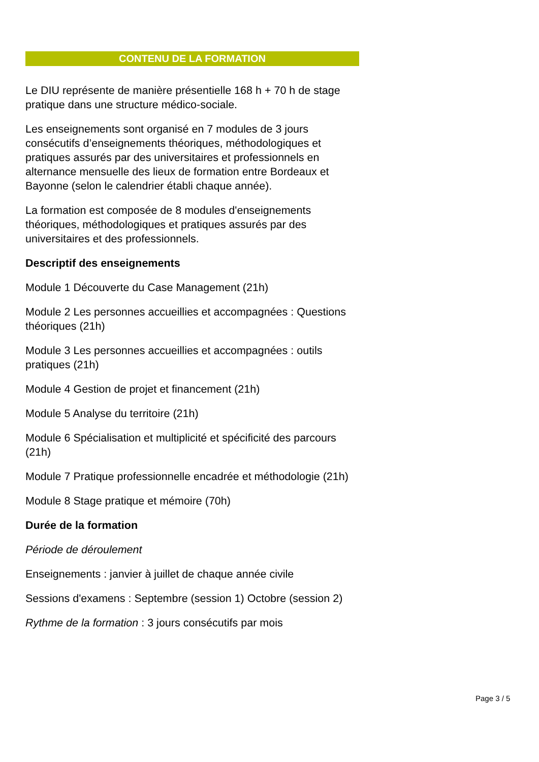CONTENU DE LA FORMATION
Le DIU représente de manière présentielle 168 h + 70 h de stage pratique dans une structure médico-sociale.
Les enseignements sont organisé en 7 modules de 3 jours consécutifs d’enseignements théoriques, méthodologiques et pratiques assurés par des universitaires et professionnels en alternance mensuelle des lieux de formation entre Bordeaux et Bayonne (selon le calendrier établi chaque année).
La formation est composée de 8 modules d'enseignements théoriques, méthodologiques et pratiques assurés par des universitaires et des professionnels.
Descriptif des enseignements
Module 1 Découverte du Case Management (21h)
Module 2 Les personnes accueillies et accompagnées : Questions théoriques (21h)
Module 3 Les personnes accueillies et accompagnées : outils pratiques (21h)
Module 4 Gestion de projet et financement (21h)
Module 5 Analyse du territoire (21h)
Module 6 Spécialisation et multiplicité et spécificité des parcours (21h)
Module 7 Pratique professionnelle encadrée et méthodologie (21h)
Module 8 Stage pratique et mémoire (70h)
Durée de la formation
Période de déroulement
Enseignements : janvier à juillet de chaque année civile
Sessions d'examens : Septembre (session 1) Octobre (session 2)
Rythme de la formation : 3 jours consécutifs par mois
Page 3 / 5